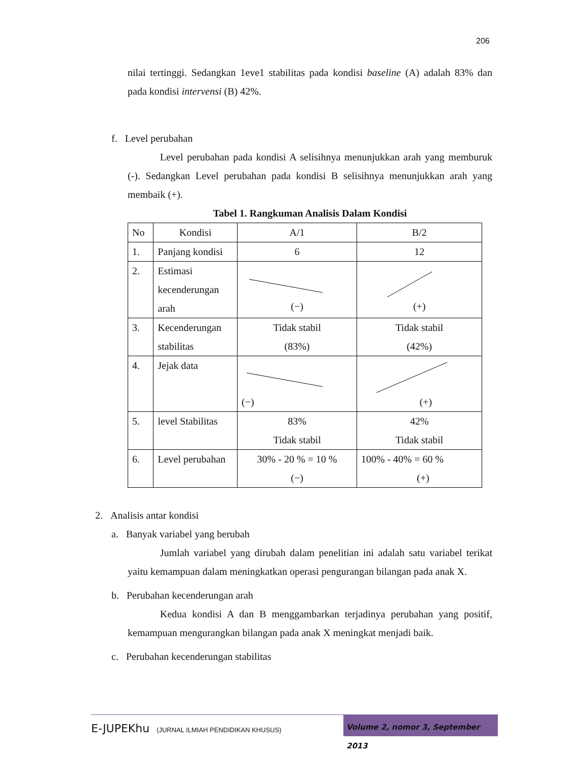206
nilai tertinggi. Sedangkan 1eve1 stabilitas pada kondisi baseline (A) adalah 83% dan pada kondisi intervensi (B) 42%.
f. Level perubahan
Level perubahan pada kondisi A selisihnya menunjukkan arah yang memburuk (-). Sedangkan Level perubahan pada kondisi B selisihnya menunjukkan arah yang membaik (+).
Tabel 1. Rangkuman Analisis Dalam Kondisi
| No | Kondisi | A/1 | B/2 |
| 1. | Panjang kondisi | 6 | 12 |
| 2. | Estimasi kecenderungan arah | (−) | (+) |
| 3. | Kecenderungan stabilitas | Tidak stabil (83%) | Tidak stabil (42%) |
| 4. | Jejak data | (−) | (+) |
| 5. | level Stabilitas | 83% Tidak stabil | 42% Tidak stabil |
| 6. | Level perubahan | 30% - 20 % = 10 % (−) | 100% - 40% = 60 % (+) |
2. Analisis antar kondisi
a. Banyak variabel yang berubah
Jumlah variabel yang dirubah dalam penelitian ini adalah satu variabel terikat yaitu kemampuan dalam meningkatkan operasi pengurangan bilangan pada anak X.
b. Perubahan kecenderungan arah
Kedua kondisi A dan B menggambarkan terjadinya perubahan yang positif, kemampuan mengurangkan bilangan pada anak X meningkat menjadi baik.
c. Perubahan kecenderungan stabilitas
E-JUPEKhu (JURNAL ILMIAH PENDIDIKAN KHUSUS)
Volume 2, nomor 3, September 2013